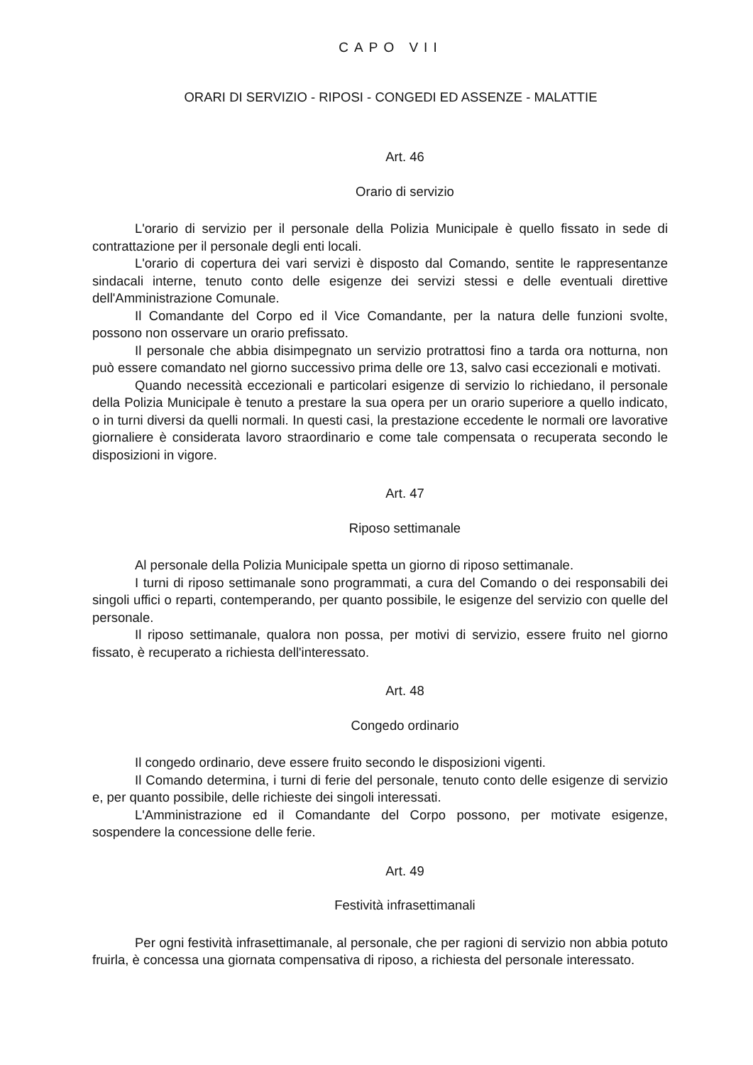CAPO VII
ORARI DI SERVIZIO - RIPOSI - CONGEDI ED ASSENZE - MALATTIE
Art. 46
Orario di servizio
L'orario di servizio per il personale della Polizia Municipale è quello fissato in sede di contrattazione per il personale degli enti locali.
L'orario di copertura dei vari servizi è disposto dal Comando, sentite le rappresentanze sindacali interne, tenuto conto delle esigenze dei servizi stessi e delle eventuali direttive dell'Amministrazione Comunale.
Il Comandante del Corpo ed il Vice Comandante, per la natura delle funzioni svolte, possono non osservare un orario prefissato.
Il personale che abbia disimpegnato un servizio protrattosi fino a tarda ora notturna, non può essere comandato nel giorno successivo prima delle ore 13, salvo casi eccezionali e motivati.
Quando necessità eccezionali e particolari esigenze di servizio lo richiedano, il personale della Polizia Municipale è tenuto a prestare la sua opera per un orario superiore a quello indicato, o in turni diversi da quelli normali. In questi casi, la prestazione eccedente le normali ore lavorative giornaliere è considerata lavoro straordinario e come tale compensata o recuperata secondo le disposizioni in vigore.
Art. 47
Riposo settimanale
Al personale della Polizia Municipale spetta un giorno di riposo settimanale.
I turni di riposo settimanale sono programmati, a cura del Comando o dei responsabili dei singoli uffici o reparti, contemperando, per quanto possibile, le esigenze del servizio con quelle del personale.
Il riposo settimanale, qualora non possa, per motivi di servizio, essere fruito nel giorno fissato, è recuperato a richiesta dell'interessato.
Art. 48
Congedo ordinario
Il congedo ordinario, deve essere fruito secondo le disposizioni vigenti.
Il Comando determina, i turni di ferie del personale, tenuto conto delle esigenze di servizio e, per quanto possibile, delle richieste dei singoli interessati.
L'Amministrazione ed il Comandante del Corpo possono, per motivate esigenze, sospendere la concessione delle ferie.
Art. 49
Festività infrasettimanali
Per ogni festività infrasettimanale, al personale, che per ragioni di servizio non abbia potuto fruirla, è concessa una giornata compensativa di riposo, a richiesta del personale interessato.